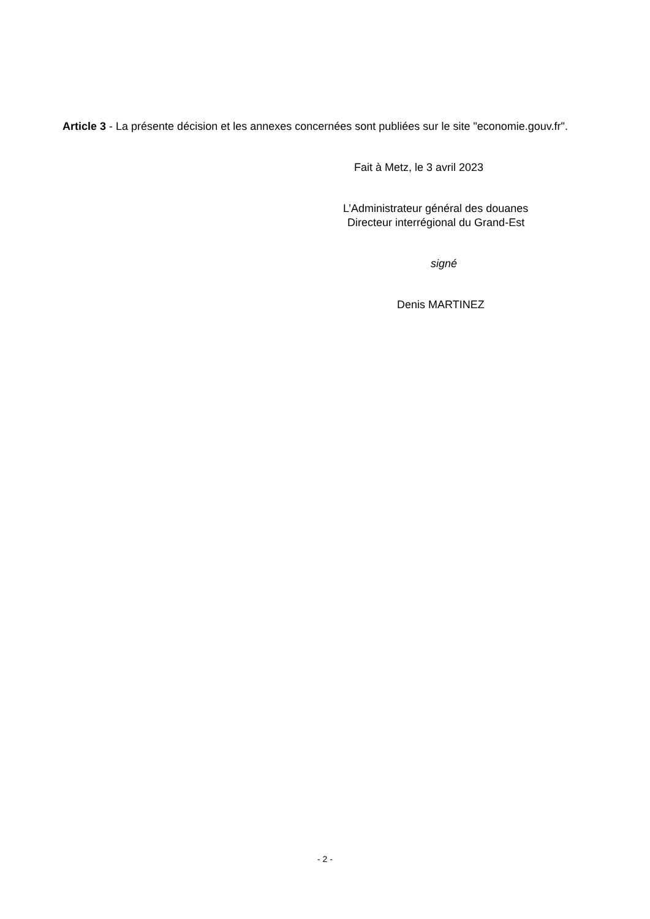Article 3 - La présente décision et les annexes concernées sont publiées sur le site "economie.gouv.fr".
Fait à Metz, le 3 avril 2023
L’Administrateur général des douanes
Directeur interrégional du Grand-Est
signé
Denis MARTINEZ
- 2 -